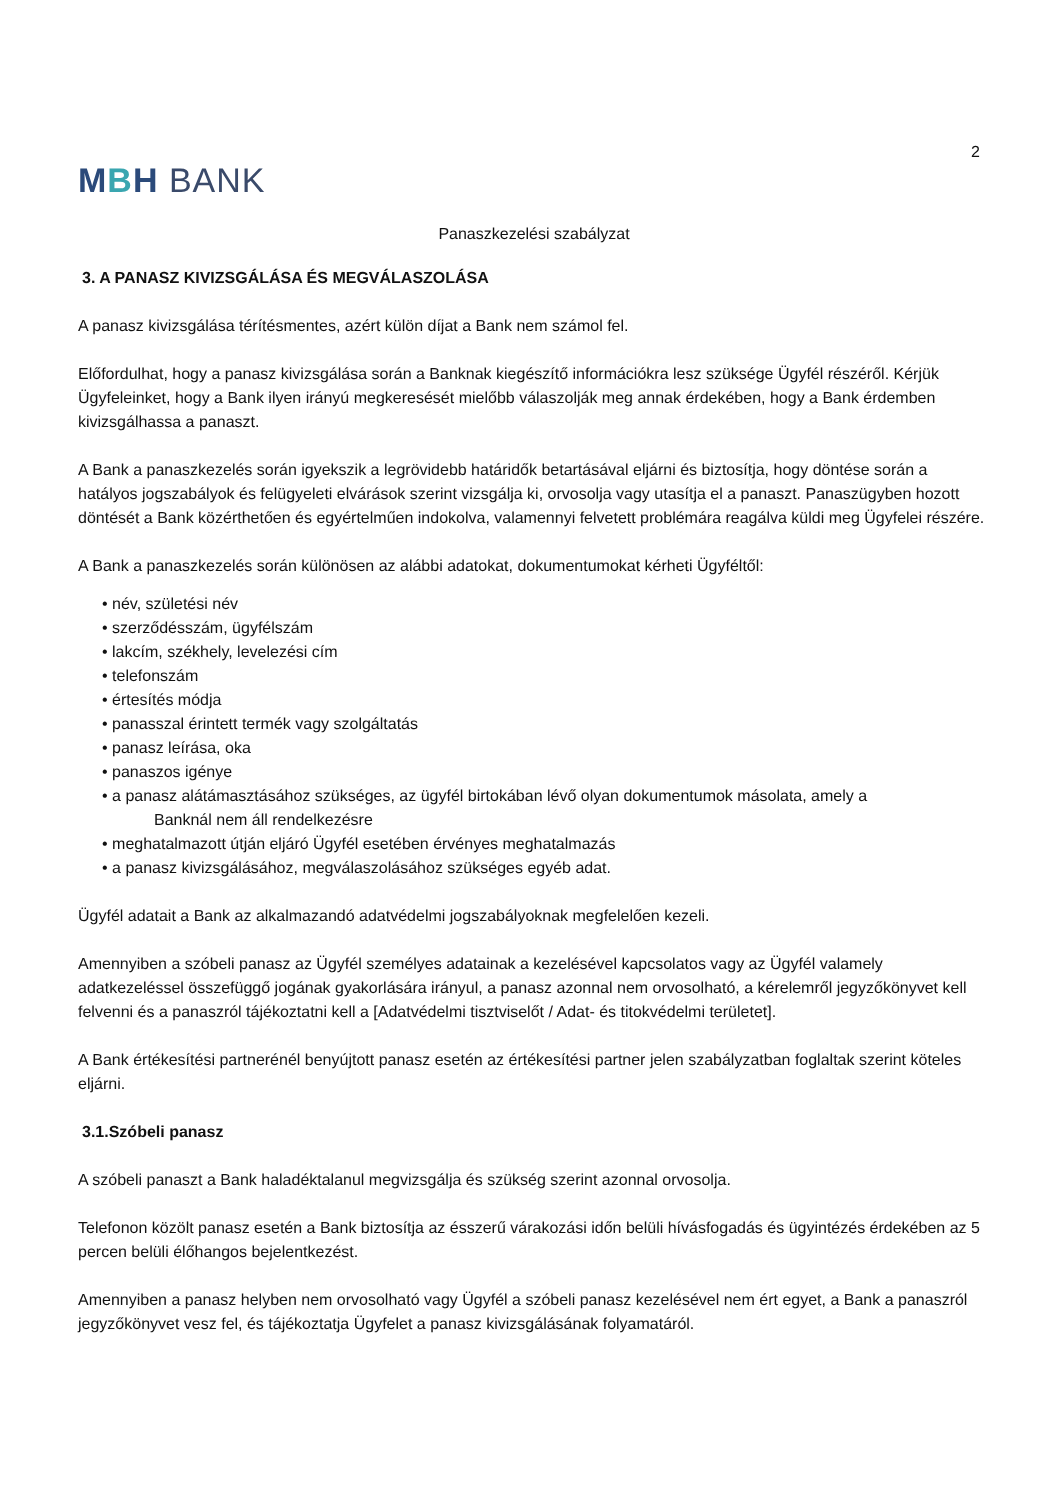2
MBH BANK
Panaszkezelési szabályzat
3. A PANASZ KIVIZSGÁLÁSA ÉS MEGVÁLASZOLÁSA
A panasz kivizsgálása térítésmentes, azért külön díjat a Bank nem számol fel.
Előfordulhat, hogy a panasz kivizsgálása során a Banknak kiegészítő információkra lesz szüksége Ügyfél részéről. Kérjük Ügyfeleinket, hogy a Bank ilyen irányú megkeresését mielőbb válaszolják meg annak érdekében, hogy a Bank érdemben kivizsgálhassa a panaszt.
A Bank a panaszkezelés során igyekszik a legrövidebb határidők betartásával eljárni és biztosítja, hogy döntése során a hatályos jogszabályok és felügyeleti elvárások szerint vizsgálja ki, orvosolja vagy utasítja el a panaszt. Panaszügyben hozott döntését a Bank közérthetően és egyértelműen indokolva, valamennyi felvetett problémára reagálva küldi meg Ügyfelei részére.
A Bank a panaszkezelés során különösen az alábbi adatokat, dokumentumokat kérheti Ügyféltől:
• név, születési név
• szerződésszám, ügyfélszám
• lakcím, székhely, levelezési cím
• telefonszám
• értesítés módja
• panasszal érintett termék vagy szolgáltatás
• panasz leírása, oka
• panaszos igénye
• a panasz alátámasztásához szükséges, az ügyfél birtokában lévő olyan dokumentumok másolata, amely a
Banknál nem áll rendelkezésre
• meghatalmazott útján eljáró Ügyfél esetében érvényes meghatalmazás
• a panasz kivizsgálásához, megválaszolásához szükséges egyéb adat.
Ügyfél adatait a Bank az alkalmazandó adatvédelmi jogszabályoknak megfelelően kezeli.
Amennyiben a szóbeli panasz az Ügyfél személyes adatainak a kezelésével kapcsolatos vagy az Ügyfél valamely adatkezeléssel összefüggő jogának gyakorlására irányul, a panasz azonnal nem orvosolható, a kérelemről jegyzőkönyvet kell felvenni és a panaszról tájékoztatni kell a [Adatvédelmi tisztviselőt / Adat- és titokvédelmi területet].
A Bank értékesítési partnerénél benyújtott panasz esetén az értékesítési partner jelen szabályzatban foglaltak szerint köteles eljárni.
3.1.Szóbeli panasz
A szóbeli panaszt a Bank haladéktalanul megvizsgálja és szükség szerint azonnal orvosolja.
Telefonon közölt panasz esetén a Bank biztosítja az ésszerű várakozási időn belüli hívásfogadás és ügyintézés érdekében az 5 percen belüli élőhangos bejelentkezést.
Amennyiben a panasz helyben nem orvosolható vagy Ügyfél a szóbeli panasz kezelésével nem ért egyet, a Bank a panaszról jegyzőkönyvet vesz fel, és tájékoztatja Ügyfelet a panasz kivizsgálásának folyamatáról.